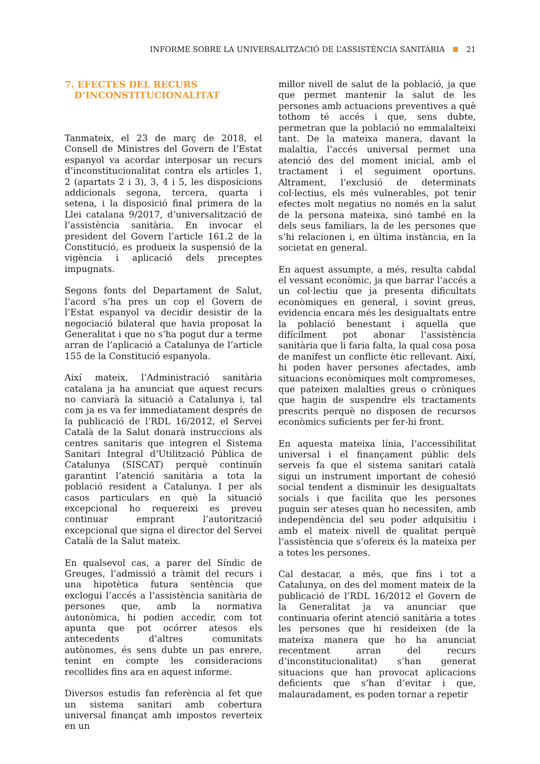INFORME SOBRE LA UNIVERSALITZACIÓ DE L’ASSISTÈNCIA SANITÀRIA 21
7. EFECTES DEL RECURS
D’INCONSTITUCIONALITAT
Tanmateix, el 23 de març de 2018, el Consell de Ministres del Govern de l’Estat espanyol va acordar interposar un recurs d’inconstitucionalitat contra els articles 1, 2 (apartats 2 i 3), 3, 4 i 5, les disposicions addicionals segona, tercera, quarta i setena, i la disposició final primera de la Llei catalana 9/2017, d’universalització de l’assistència sanitària. En invocar el president del Govern l’article 161.2 de la Constitució, es produeix la suspensió de la vigència i aplicació dels preceptes impugnats.
Segons fonts del Departament de Salut, l’acord s’ha pres un cop el Govern de l’Estat espanyol va decidir desistir de la negociació bilateral que havia proposat la Generalitat i que no s’ha pogut dur a terme arran de l’aplicació a Catalunya de l’article 155 de la Constitució espanyola.
Així mateix, l’Administració sanitària catalana ja ha anunciat que aquest recurs no canviarà la situació a Catalunya i, tal com ja es va fer immediatament després de la publicació de l’RDL 16/2012, el Servei Català de la Salut donarà instruccions als centres sanitaris que integren el Sistema Sanitari Integral d’Utilització Pública de Catalunya (SISCAT) perquè continuïn garantint l’atenció sanitària a tota la població resident a Catalunya. I per als casos particulars en què la situació excepcional ho requereixi es preveu continuar emprant l’autorització excepcional que signa el director del Servei Català de la Salut mateix.
En qualsevol cas, a parer del Síndic de Greuges, l’admissió a tràmit del recurs i una hipotètica futura sentència que exclogui l’accés a l’assistència sanitària de persones que, amb la normativa autonòmica, hi podien accedir, com tot apunta que pot ocórrer atesos els antecedents d’altres comunitats autònomes, és sens dubte un pas enrere, tenint en compte les consideracions recollides fins ara en aquest informe.
Diversos estudis fan referència al fet que un sistema sanitari amb cobertura universal finançat amb impostos reverteix en un
millor nivell de salut de la població, ja que que permet mantenir la salut de les persones amb actuacions preventives a què tothom té accés i que, sens dubte, permetran que la població no emmalalteixi tant. De la mateixa manera, davant la malaltia, l’accés universal permet una atenció des del moment inicial, amb el tractament i el seguiment oportuns. Altrament, l’exclusió de determinats col·lectius, els més vulnerables, pot tenir efectes molt negatius no només en la salut de la persona mateixa, sinó també en la dels seus familiars, la de les persones que s’hi relacionen i, en última instància, en la societat en general.
En aquest assumpte, a més, resulta cabdal el vessant econòmic, ja que barrar l’accés a un col·lectiu que ja presenta dificultats econòmiques en general, i sovint greus, evidencia encara més les desigualtats entre la població benestant i aquella que difícilment pot abonar l’assistència sanitària que li faria falta, la qual cosa posa de manifest un conflicte ètic rellevant. Així, hi poden haver persones afectades, amb situacions econòmiques molt compromeses, que pateixen malalties greus o cròniques que hagin de suspendre els tractaments prescrits perquè no disposen de recursos econòmics suficients per fer-hi front.
En aquesta mateixa línia, l’accessibilitat universal i el finançament públic dels serveis fa que el sistema sanitari català sigui un instrument important de cohesió social tendent a disminuir les desigualtats socials i que facilita que les persones puguin ser ateses quan ho necessiten, amb independència del seu poder adquisitiu i amb el mateix nivell de qualitat perquè l’assistència que s’ofereix és la mateixa per a totes les persones.
Cal destacar, a més, que fins i tot a Catalunya, on des del moment mateix de la publicació de l’RDL 16/2012 el Govern de la Generalitat ja va anunciar que continuaria oferint atenció sanitària a totes les persones que hi resideixen (de la mateixa manera que ho ha anunciat recentment arran del recurs d’inconstitucionalitat) s’han generat situacions que han provocat aplicacions deficients que s’han d’evitar i que, malauradament, es poden tornar a repetir